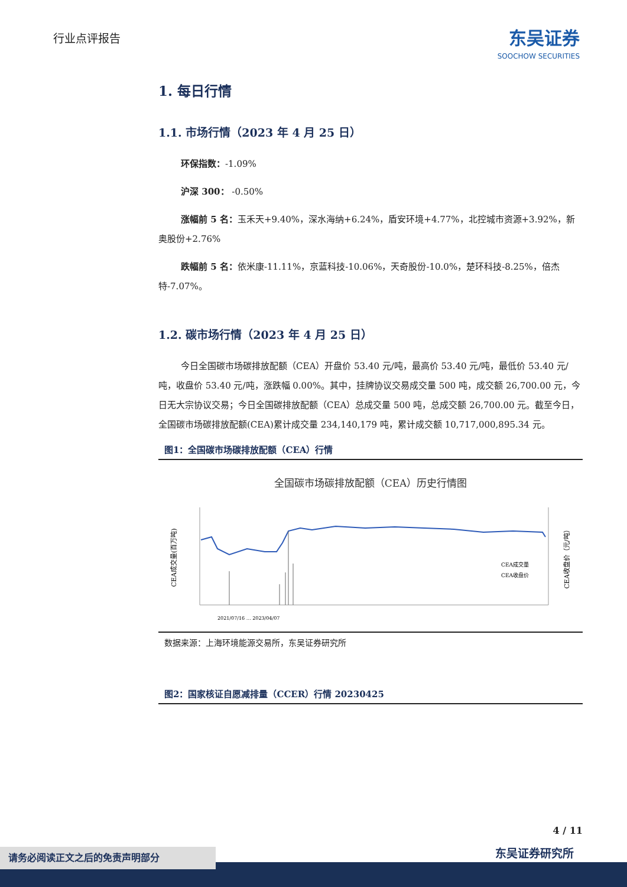行业点评报告
东吴证券
SOOCHOW SECURITIES
1. 每日行情
1.1. 市场行情（2023 年 4 月 25 日）
环保指数：-1.09%
沪深 300： -0.50%
涨幅前 5 名：玉禾天+9.40%，深水海纳+6.24%，盾安环境+4.77%，北控城市资源+3.92%，新奥股份+2.76%
跌幅前 5 名：依米康-11.11%，京蓝科技-10.06%，天奇股份-10.0%，楚环科技-8.25%，倍杰特-7.07%。
1.2. 碳市场行情（2023 年 4 月 25 日）
今日全国碳市场碳排放配额（CEA）开盘价 53.40 元/吨，最高价 53.40 元/吨，最低价 53.40 元/吨，收盘价 53.40 元/吨，涨跌幅 0.00%。其中，挂牌协议交易成交量 500 吨，成交额 26,700.00 元，今日无大宗协议交易；今日全国碳排放配额（CEA）总成交量 500 吨，总成交额 26,700.00 元。截至今日，全国碳市场碳排放配额(CEA)累计成交量 234,140,179 吨，累计成交额 10,717,000,895.34 元。
图1：全国碳市场碳排放配额（CEA）行情
全国碳市场碳排放配额（CEA）历史行情图
CEA成交量(百万吨)
CEA收盘价（元/吨）
CEA成交量
CEA收盘价
2021/07/16 … 2023/04/07
数据来源：上海环境能源交易所，东吴证券研究所
图2：国家核证自愿减排量（CCER）行情 20230425
4 / 11
东吴证券研究所 请务必阅读正文之后的免责声明部分